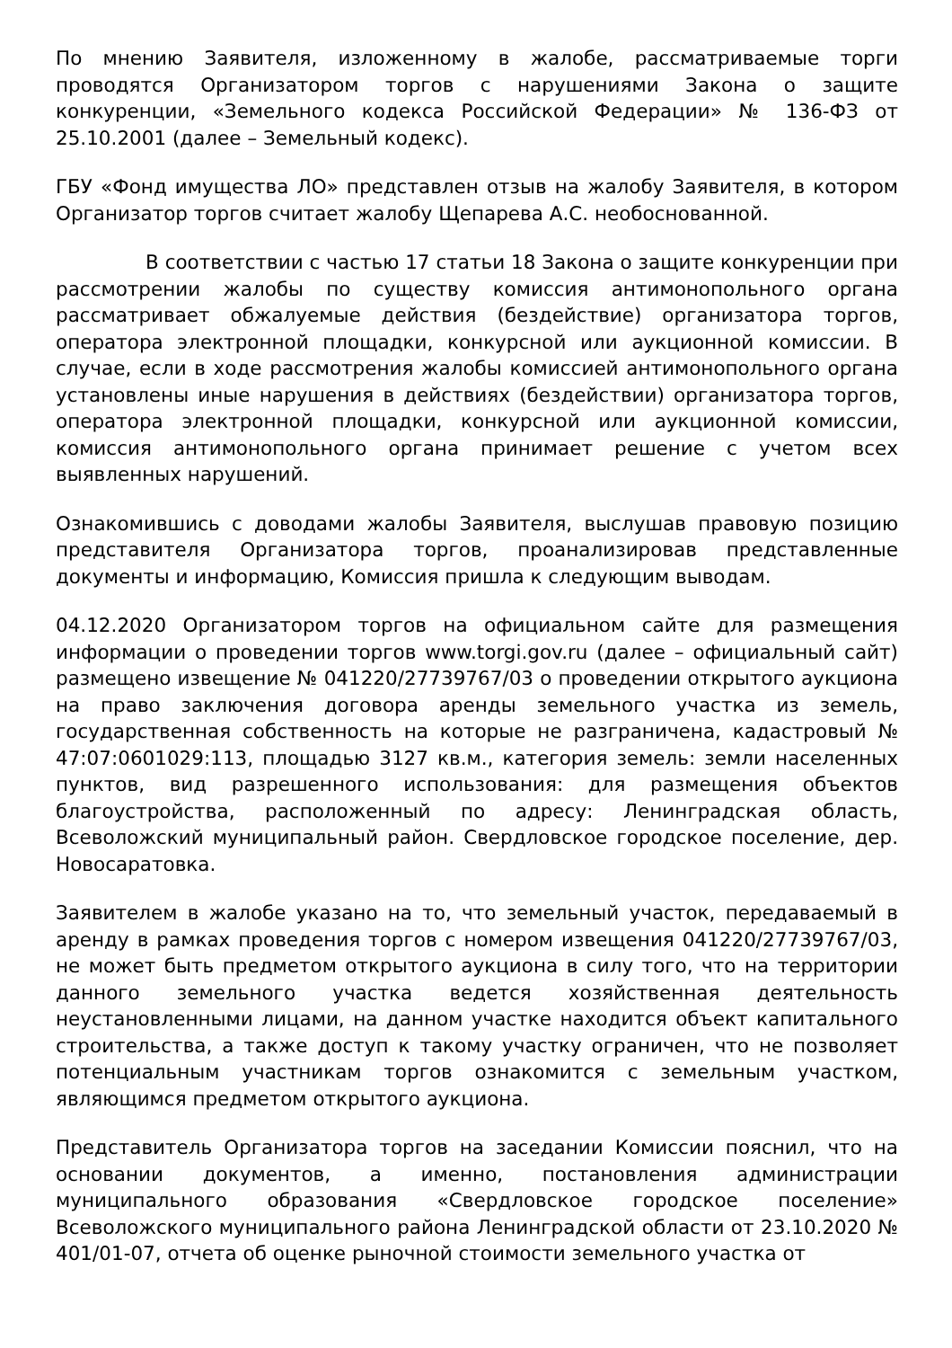По мнению Заявителя, изложенному в жалобе, рассматриваемые торги проводятся Организатором торгов с нарушениями Закона о защите конкуренции, «Земельного кодекса Российской Федерации» № 136-ФЗ от 25.10.2001 (далее – Земельный кодекс).
ГБУ «Фонд имущества ЛО» представлен отзыв на жалобу Заявителя, в котором Организатор торгов считает жалобу Щепарева А.С. необоснованной.
В соответствии с частью 17 статьи 18 Закона о защите конкуренции при рассмотрении жалобы по существу комиссия антимонопольного органа рассматривает обжалуемые действия (бездействие) организатора торгов, оператора электронной площадки, конкурсной или аукционной комиссии. В случае, если в ходе рассмотрения жалобы комиссией антимонопольного органа установлены иные нарушения в действиях (бездействии) организатора торгов, оператора электронной площадки, конкурсной или аукционной комиссии, комиссия антимонопольного органа принимает решение с учетом всех выявленных нарушений.
Ознакомившись с доводами жалобы Заявителя, выслушав правовую позицию представителя Организатора торгов, проанализировав представленные документы и информацию, Комиссия пришла к следующим выводам.
04.12.2020 Организатором торгов на официальном сайте для размещения информации о проведении торгов www.torgi.gov.ru (далее – официальный сайт) размещено извещение № 041220/27739767/03 о проведении открытого аукциона на право заключения договора аренды земельного участка из земель, государственная собственность на которые не разграничена, кадастровый № 47:07:0601029:113, площадью 3127 кв.м., категория земель: земли населенных пунктов, вид разрешенного использования: для размещения объектов благоустройства, расположенный по адресу: Ленинградская область, Всеволожский муниципальный район. Свердловское городское поселение, дер. Новосаратовка.
Заявителем в жалобе указано на то, что земельный участок, передаваемый в аренду в рамках проведения торгов с номером извещения 041220/27739767/03, не может быть предметом открытого аукциона в силу того, что на территории данного земельного участка ведется хозяйственная деятельность неустановленными лицами, на данном участке находится объект капитального строительства, а также доступ к такому участку ограничен, что не позволяет потенциальным участникам торгов ознакомится с земельным участком, являющимся предметом открытого аукциона.
Представитель Организатора торгов на заседании Комиссии пояснил, что на основании документов, а именно, постановления администрации муниципального образования «Свердловское городское поселение» Всеволожского муниципального района Ленинградской области от 23.10.2020 № 401/01-07, отчета об оценке рыночной стоимости земельного участка от